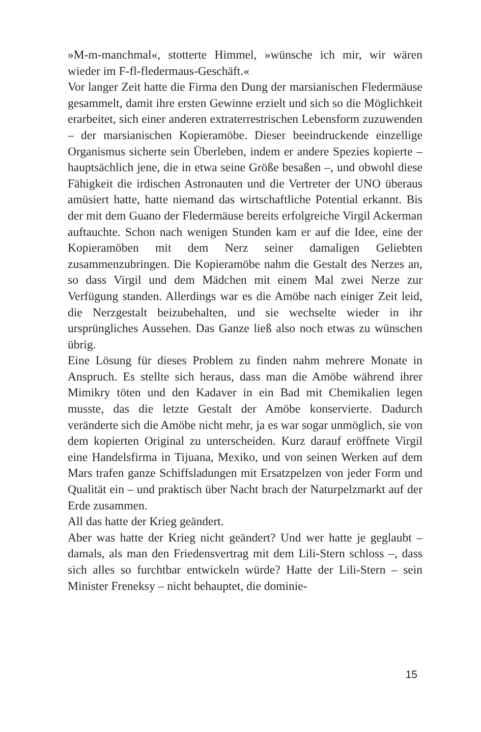»M-m-manchmal«, stotterte Himmel, »wünsche ich mir, wir wären wieder im F-fl-fledermaus-Geschäft.«
Vor langer Zeit hatte die Firma den Dung der marsianischen Fledermäuse gesammelt, damit ihre ersten Gewinne erzielt und sich so die Möglichkeit erarbeitet, sich einer anderen extraterrestrischen Lebensform zuzuwenden – der marsianischen Kopieramöbe. Dieser beeindruckende einzellige Organismus sicherte sein Überleben, indem er andere Spezies kopierte – hauptsächlich jene, die in etwa seine Größe besaßen –, und obwohl diese Fähigkeit die irdischen Astronauten und die Vertreter der UNO überaus amüsiert hatte, hatte niemand das wirtschaftliche Potential erkannt. Bis der mit dem Guano der Fledermäuse bereits erfolgreiche Virgil Ackerman auftauchte. Schon nach wenigen Stunden kam er auf die Idee, eine der Kopieramöben mit dem Nerz seiner damaligen Geliebten zusammenzubringen. Die Kopieramöbe nahm die Gestalt des Nerzes an, so dass Virgil und dem Mädchen mit einem Mal zwei Nerze zur Verfügung standen. Allerdings war es die Amöbe nach einiger Zeit leid, die Nerzgestalt beizubehalten, und sie wechselte wieder in ihr ursprüngliches Aussehen. Das Ganze ließ also noch etwas zu wünschen übrig.
Eine Lösung für dieses Problem zu finden nahm mehrere Monate in Anspruch. Es stellte sich heraus, dass man die Amöbe während ihrer Mimikry töten und den Kadaver in ein Bad mit Chemikalien legen musste, das die letzte Gestalt der Amöbe konservierte. Dadurch veränderte sich die Amöbe nicht mehr, ja es war sogar unmöglich, sie von dem kopierten Original zu unterscheiden. Kurz darauf eröffnete Virgil eine Handelsfirma in Tijuana, Mexiko, und von seinen Werken auf dem Mars trafen ganze Schiffsladungen mit Ersatzpelzen von jeder Form und Qualität ein – und praktisch über Nacht brach der Naturpelzmarkt auf der Erde zusammen.
All das hatte der Krieg geändert.
Aber was hatte der Krieg nicht geändert? Und wer hatte je geglaubt – damals, als man den Friedensvertrag mit dem Lili-Stern schloss –, dass sich alles so furchtbar entwickeln würde? Hatte der Lili-Stern – sein Minister Freneksy – nicht behauptet, die dominie-
15